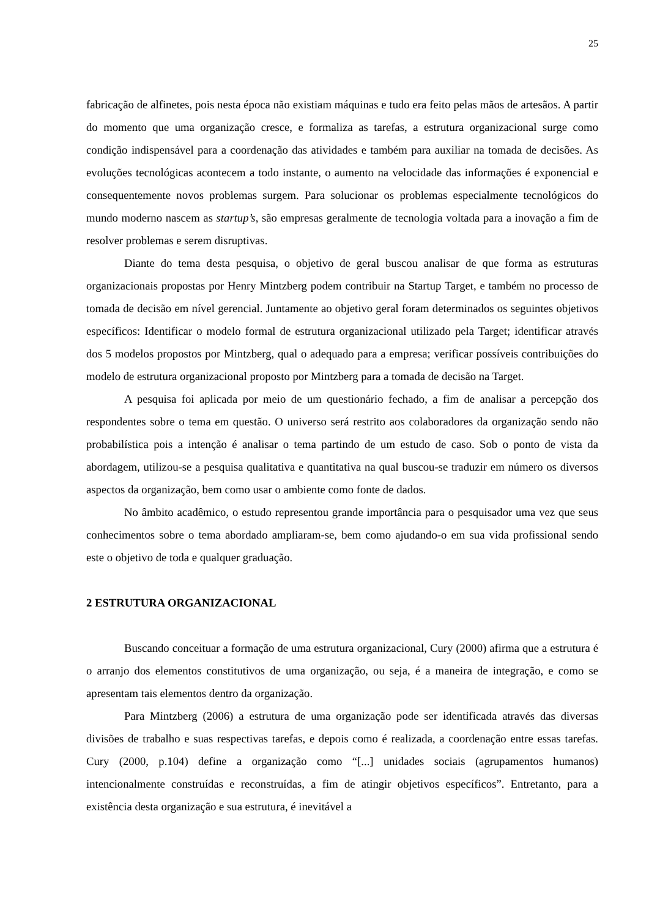25
fabricação de alfinetes, pois nesta época não existiam máquinas e tudo era feito pelas mãos de artesãos. A partir do momento que uma organização cresce, e formaliza as tarefas, a estrutura organizacional surge como condição indispensável para a coordenação das atividades e também para auxiliar na tomada de decisões. As evoluções tecnológicas acontecem a todo instante, o aumento na velocidade das informações é exponencial e consequentemente novos problemas surgem. Para solucionar os problemas especialmente tecnológicos do mundo moderno nascem as startup’s, são empresas geralmente de tecnologia voltada para a inovação a fim de resolver problemas e serem disruptivas.
Diante do tema desta pesquisa, o objetivo de geral buscou analisar de que forma as estruturas organizacionais propostas por Henry Mintzberg podem contribuir na Startup Target, e também no processo de tomada de decisão em nível gerencial. Juntamente ao objetivo geral foram determinados os seguintes objetivos específicos: Identificar o modelo formal de estrutura organizacional utilizado pela Target; identificar através dos 5 modelos propostos por Mintzberg, qual o adequado para a empresa; verificar possíveis contribuições do modelo de estrutura organizacional proposto por Mintzberg para a tomada de decisão na Target.
A pesquisa foi aplicada por meio de um questionário fechado, a fim de analisar a percepção dos respondentes sobre o tema em questão. O universo será restrito aos colaboradores da organização sendo não probabilística pois a intenção é analisar o tema partindo de um estudo de caso. Sob o ponto de vista da abordagem, utilizou-se a pesquisa qualitativa e quantitativa na qual buscou-se traduzir em número os diversos aspectos da organização, bem como usar o ambiente como fonte de dados.
No âmbito acadêmico, o estudo representou grande importância para o pesquisador uma vez que seus conhecimentos sobre o tema abordado ampliaram-se, bem como ajudando-o em sua vida profissional sendo este o objetivo de toda e qualquer graduação.
2 ESTRUTURA ORGANIZACIONAL
Buscando conceituar a formação de uma estrutura organizacional, Cury (2000) afirma que a estrutura é o arranjo dos elementos constitutivos de uma organização, ou seja, é a maneira de integração, e como se apresentam tais elementos dentro da organização.
Para Mintzberg (2006) a estrutura de uma organização pode ser identificada através das diversas divisões de trabalho e suas respectivas tarefas, e depois como é realizada, a coordenação entre essas tarefas. Cury (2000, p.104) define a organização como “[...] unidades sociais (agrupamentos humanos) intencionalmente construídas e reconstruídas, a fim de atingir objetivos específicos”. Entretanto, para a existência desta organização e sua estrutura, é inevitável a